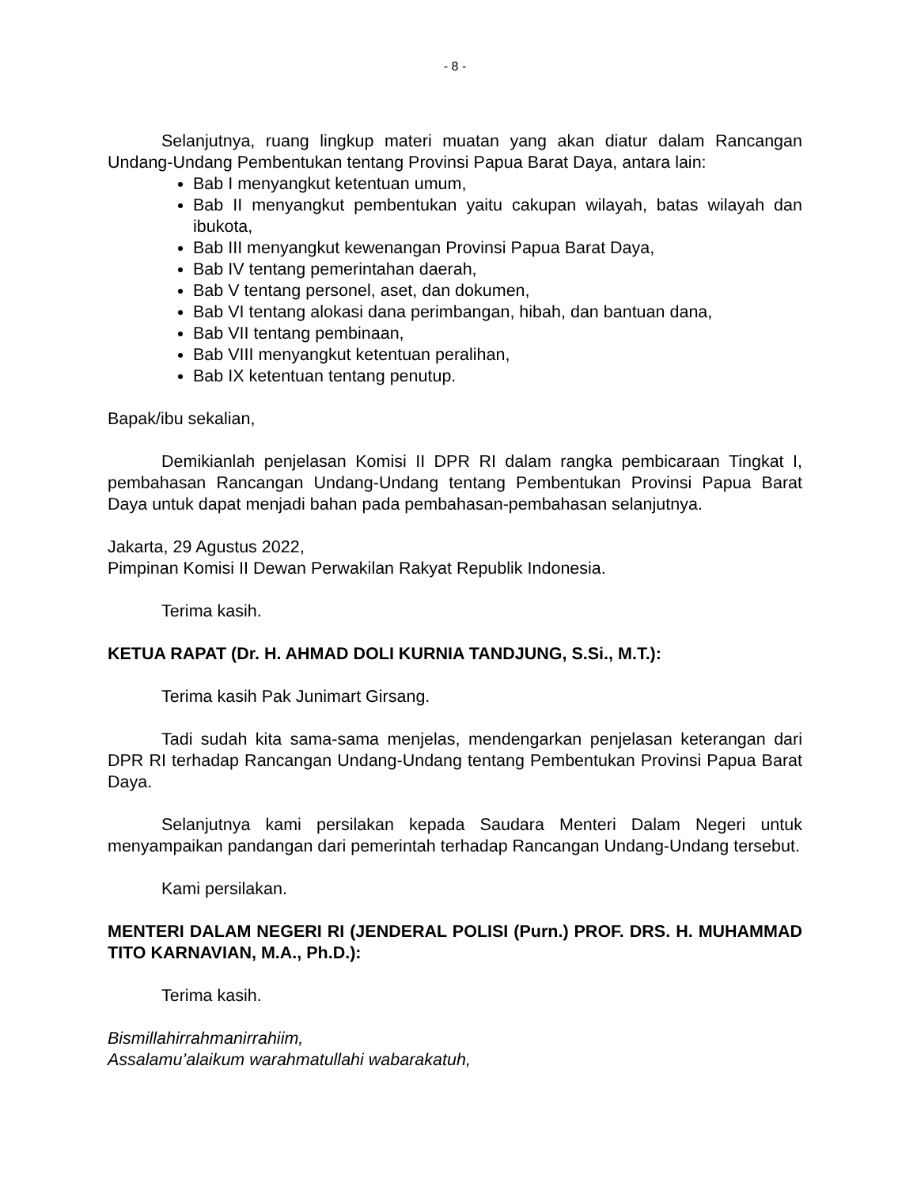- 8 -
Selanjutnya, ruang lingkup materi muatan yang akan diatur dalam Rancangan Undang-Undang Pembentukan tentang Provinsi Papua Barat Daya, antara lain:
Bab I menyangkut ketentuan umum,
Bab II menyangkut pembentukan yaitu cakupan wilayah, batas wilayah dan ibukota,
Bab III menyangkut kewenangan Provinsi Papua Barat Daya,
Bab IV tentang pemerintahan daerah,
Bab V tentang personel, aset, dan dokumen,
Bab VI tentang alokasi dana perimbangan, hibah, dan bantuan dana,
Bab VII tentang pembinaan,
Bab VIII menyangkut ketentuan peralihan,
Bab IX ketentuan tentang penutup.
Bapak/ibu sekalian,
Demikianlah penjelasan Komisi II DPR RI dalam rangka pembicaraan Tingkat I, pembahasan Rancangan Undang-Undang tentang Pembentukan Provinsi Papua Barat Daya untuk dapat menjadi bahan pada pembahasan-pembahasan selanjutnya.
Jakarta, 29 Agustus 2022,
Pimpinan Komisi II Dewan Perwakilan Rakyat Republik Indonesia.
Terima kasih.
KETUA RAPAT (Dr. H. AHMAD DOLI KURNIA TANDJUNG, S.Si., M.T.):
Terima kasih Pak Junimart Girsang.
Tadi sudah kita sama-sama menjelas, mendengarkan penjelasan keterangan dari DPR RI terhadap Rancangan Undang-Undang tentang Pembentukan Provinsi Papua Barat Daya.
Selanjutnya kami persilakan kepada Saudara Menteri Dalam Negeri untuk menyampaikan pandangan dari pemerintah terhadap Rancangan Undang-Undang tersebut.
Kami persilakan.
MENTERI DALAM NEGERI RI (JENDERAL POLISI (Purn.) PROF. DRS. H. MUHAMMAD TITO KARNAVIAN, M.A., Ph.D.):
Terima kasih.
Bismillahirrahmanirrahiim,
Assalamu’alaikum warahmatullahi wabarakatuh,